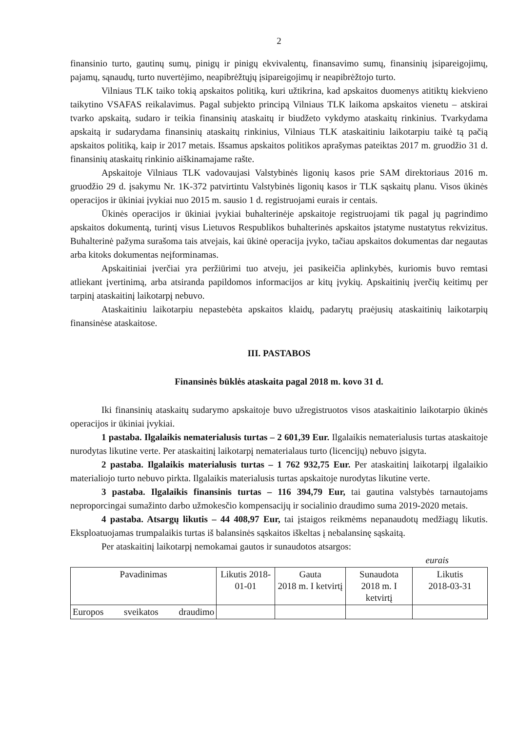2
finansinio turto, gautinų sumų, pinigų ir pinigų ekvivalentų, finansavimo sumų, finansinių įsipareigojimų, pajamų, sąnaudų, turto nuvertėjimo, neapibrėžtųjų įsipareigojimų ir neapibrėžtojo turto.
Vilniaus TLK taiko tokią apskaitos politiką, kuri užtikrina, kad apskaitos duomenys atitiktų kiekvieno taikytino VSAFAS reikalavimus. Pagal subjekto principą Vilniaus TLK laikoma apskaitos vienetu – atskirai tvarko apskaitą, sudaro ir teikia finansinių ataskaitų ir biudžeto vykdymo ataskaitų rinkinius. Tvarkydama apskaitą ir sudarydama finansinių ataskaitų rinkinius, Vilniaus TLK ataskaitiniu laikotarpiu taikė tą pačią apskaitos politiką, kaip ir 2017 metais. Išsamus apskaitos politikos aprašymas pateiktas 2017 m. gruodžio 31 d. finansinių ataskaitų rinkinio aiškinamajame rašte.
Apskaitoje Vilniaus TLK vadovaujasi Valstybinės ligonių kasos prie SAM direktoriaus 2016 m. gruodžio 29 d. įsakymu Nr. 1K-372 patvirtintu Valstybinės ligonių kasos ir TLK sąskaitų planu. Visos ūkinės operacijos ir ūkiniai įvykiai nuo 2015 m. sausio 1 d. registruojami eurais ir centais.
Ūkinės operacijos ir ūkiniai įvykiai buhalterinėje apskaitoje registruojami tik pagal jų pagrindimo apskaitos dokumentą, turintį visus Lietuvos Respublikos buhalterinės apskaitos įstatyme nustatytus rekvizitus. Buhalterinė pažyma surašoma tais atvejais, kai ūkinė operacija įvyko, tačiau apskaitos dokumentas dar negautas arba kitoks dokumentas neįforminamas.
Apskaitiniai įverčiai yra peržiūrimi tuo atveju, jei pasikeičia aplinkybės, kuriomis buvo remtasi atliekant įvertinimą, arba atsiranda papildomos informacijos ar kitų įvykių. Apskaitinių įverčių keitimų per tarpinį ataskaitinį laikotarpį nebuvo.
Ataskaitiniu laikotarpiu nepastebėta apskaitos klaidų, padarytų praėjusių ataskaitinių laikotarpių finansinėse ataskaitose.
III. PASTABOS
Finansinės būklės ataskaita pagal 2018 m. kovo 31 d.
Iki finansinių ataskaitų sudarymo apskaitoje buvo užregistruotos visos ataskaitinio laikotarpio ūkinės operacijos ir ūkiniai įvykiai.
1 pastaba. Ilgalaikis nematerialusis turtas – 2 601,39 Eur. Ilgalaikis nematerialusis turtas ataskaitoje nurodytas likutine verte. Per ataskaitinį laikotarpį nematerialaus turto (licencijų) nebuvo įsigyta.
2 pastaba. Ilgalaikis materialusis turtas – 1 762 932,75 Eur. Per ataskaitinį laikotarpį ilgalaikio materialiojo turto nebuvo pirkta. Ilgalaikis materialusis turtas apskaitoje nurodytas likutine verte.
3 pastaba. Ilgalaikis finansinis turtas – 116 394,79 Eur, tai gautina valstybės tarnautojams neproporcingai sumažinto darbo užmokesčio kompensacijų ir socialinio draudimo suma 2019-2020 metais.
4 pastaba. Atsargų likutis – 44 408,97 Eur, tai įstaigos reikmėms nepanaudotų medžiagų likutis. Eksploatuojamas trumpalaikis turtas iš balansinės sąskaitos iškeltas į nebalansinę sąskaitą.
Per ataskaitinį laikotarpį nemokamai gautos ir sunaudotos atsargos:
eurais
| Pavadinimas | Likutis 2018-01-01 | Gauta 2018 m. I ketvirtį | Sunaudota 2018 m. I ketvirtį | Likutis 2018-03-31 |
| --- | --- | --- | --- | --- |
| Europos sveikatos draudimo | | | | |